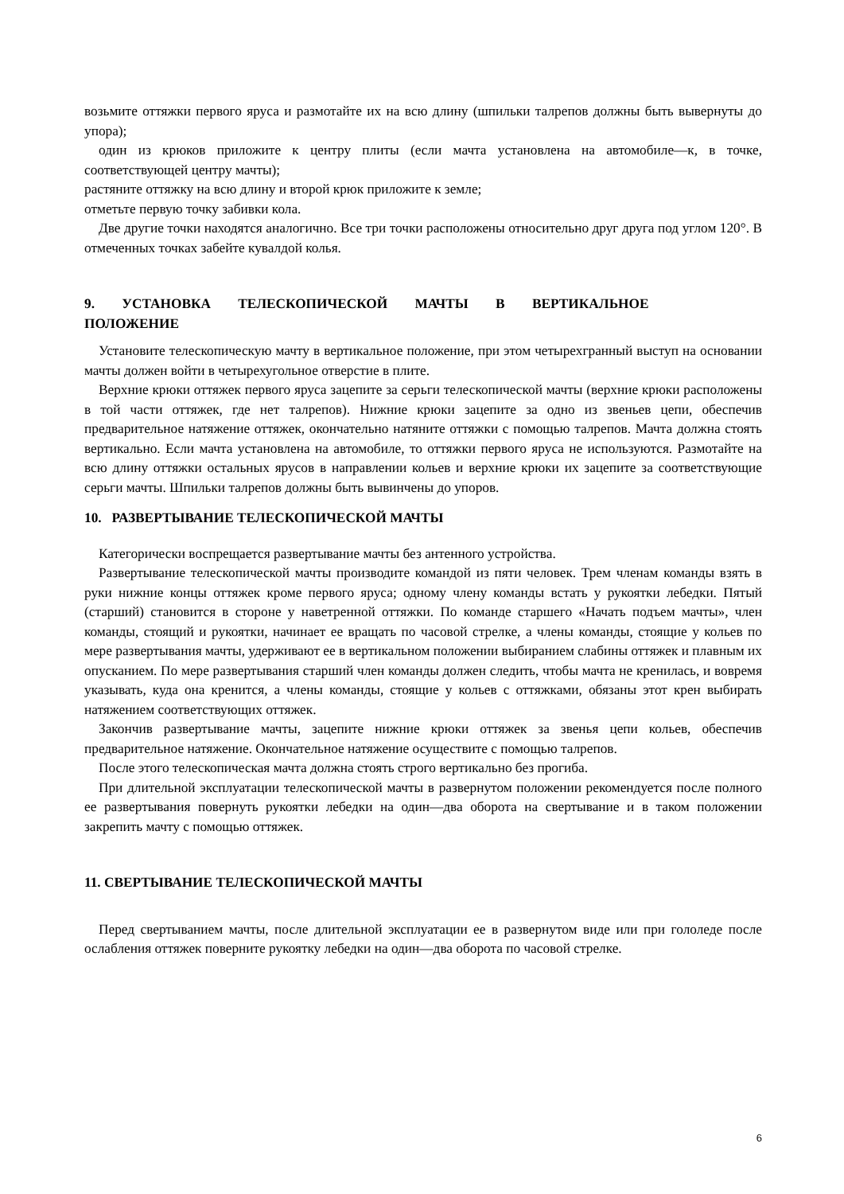возьмите оттяжки первого яруса и размотайте их на всю длину (шпильки талрепов должны быть вывернуты до упора);
один из крюков приложите к центру плиты (если мачта установлена на автомобиле—к, в точке, соответствующей центру мачты);
растяните оттяжку на всю длину и второй крюк приложите к земле;
отметьте первую точку забивки кола.
Две другие точки находятся аналогично. Все три точки расположены относительно друг друга под углом 120°. В отмеченных точках забейте кувалдой колья.
9. УСТАНОВКА ТЕЛЕСКОПИЧЕСКОЙ МАЧТЫ В ВЕРТИКАЛЬНОЕ
ПОЛОЖЕНИЕ
Установите телескопическую мачту в вертикальное положение, при этом четырехгранный выступ на основании мачты должен войти в четырехугольное отверстие в плите.
Верхние крюки оттяжек первого яруса зацепите за серьги телескопической мачты (верхние крюки расположены в той части оттяжек, где нет талрепов). Нижние крюки за­цепите за одно из звеньев цепи, обеспечив предварительное натяжение оттяжек, оконча­тельно натяните оттяжки с помощью талрепов. Мачта должна стоять вертикально. Если мачта установлена на автомобиле, то оттяжки первого яруса не используются. Размотайте на всю длину оттяжки остальных ярусов в направлении кольев и верхние крюки их за­цепите за соответствующие серьги мачты. Шпильки талрепов должны быть вывинчены до упоров.
10. РАЗВЕРТЫВАНИЕ ТЕЛЕСКОПИЧЕСКОЙ МАЧТЫ
Категорически воспрещается развертывание мачты без антенного устройства.
Развертывание телескопической мачты производите командой из пяти человек. Трем членам команды взять в руки нижние концы оттяжек кроме первого яруса; одному члену команды встать у рукоятки лебедки. Пятый (старший) становится в стороне у наветренной оттяжки. По команде старшего «Начать подъем мачты», член команды, стоящий и ру­коятки, начинает ее вращать по часовой стрелке, а члены команды, стоящие у кольев по мере развертывания мачты, удерживают ее в вертикальном положении выбиранием сла­бины оттяжек и плавным их опусканием. По мере развертывания старший член команды должен следить, чтобы мачта не кренилась, и вовремя указывать, куда она кренится, а члены команды, стоящие у кольев с оттяжками, обязаны этот крен выбирать натяжением соответствующих оттяжек.
Закончив развертывание мачты, зацепите нижние крюки оттяжек за звенья цепи кольев, обеспечив предварительное натяжение. Окончательное натяжение осуществите с помощью талрепов.
После этого телескопическая мачта должна стоять строго вертикально без прогиба.
При длительной эксплуатации телескопической мачты в развернутом положении реко­мендуется после полного ее развертывания повернуть рукоятки лебедки на один—два оборота на свертывание и в таком положении закрепить мачту с помощью оттяжек.
11. СВЕРТЫВАНИЕ ТЕЛЕСКОПИЧЕСКОЙ МАЧТЫ
Перед свертыванием мачты, после длительной эксплуатации ее в развернутом виде или при гололеде после ослабления оттяжек поверните рукоятку лебедки на один—два оборота по часовой стрелке.
6